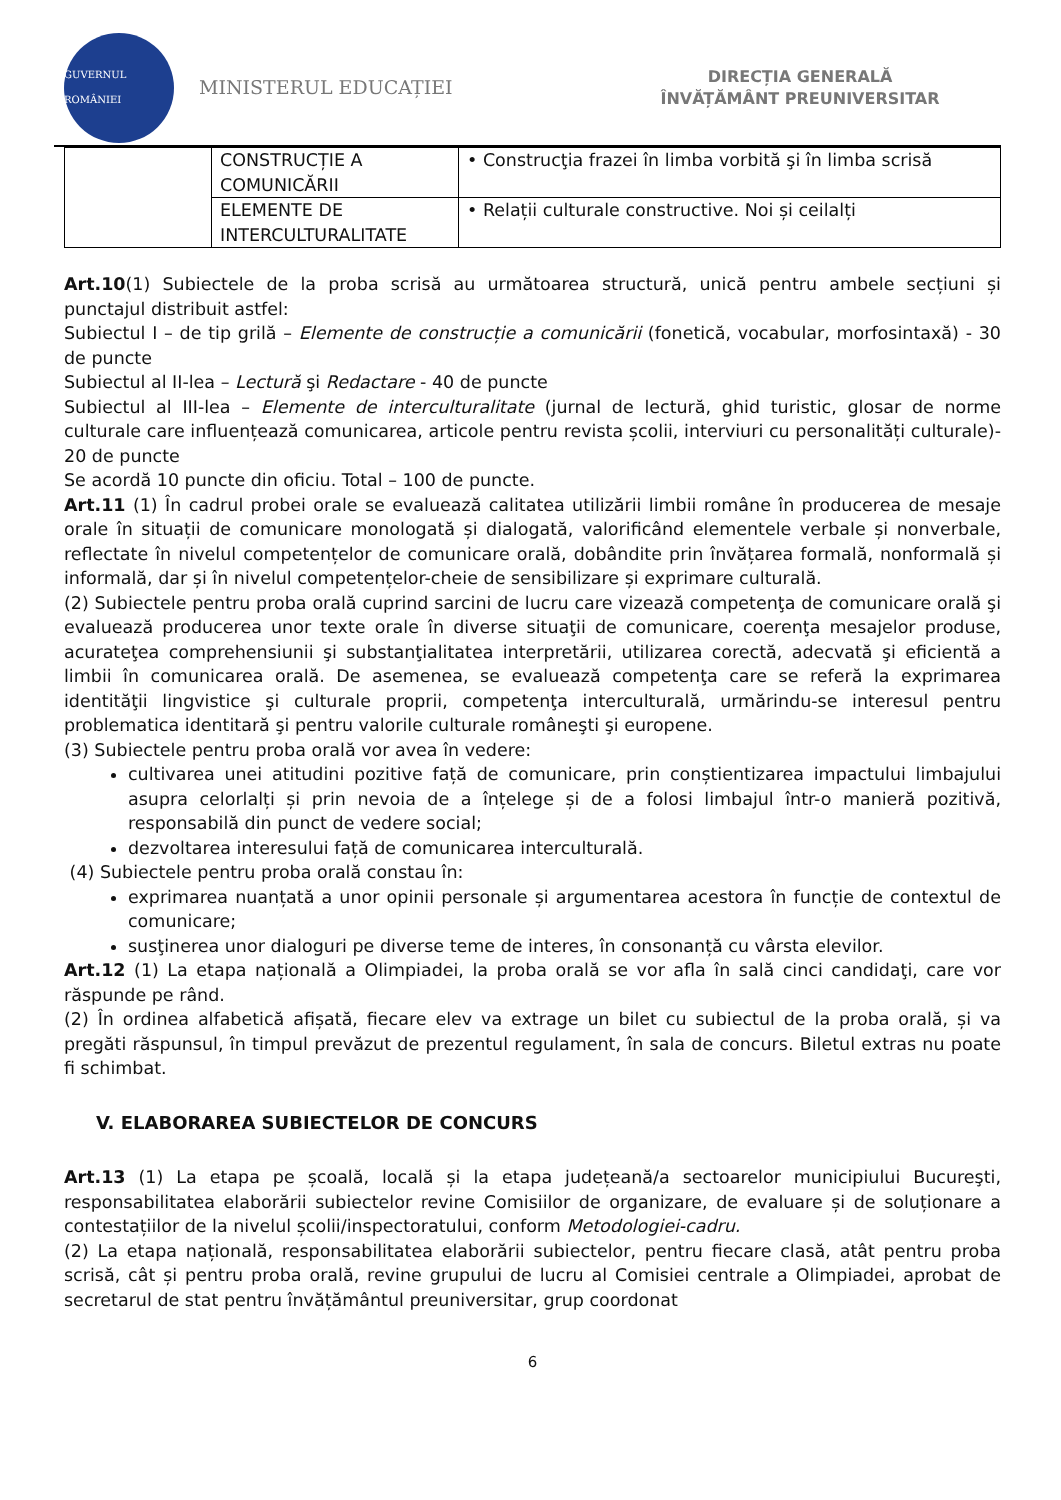GUVERNUL ROMÂNIEI
MINISTERUL EDUCAȚIEI
DIRECȚIA GENERALĂ
ÎNVĂȚĂMÂNT PREUNIVERSITAR
| | CONSTRUCȚIE A COMUNICĂRII | • Construcţia frazei în limba vorbită şi în limba scrisă |
| | ELEMENTE DE INTERCULTURALITATE | • Relații culturale constructive. Noi și ceilalți |
Art.10(1) Subiectele de la proba scrisă au următoarea structură, unică pentru ambele secțiuni și punctajul distribuit astfel:
Subiectul I – de tip grilă – Elemente de construcție a comunicării (fonetică, vocabular, morfosintaxă) - 30 de puncte
Subiectul al II-lea – Lectură şi Redactare - 40 de puncte
Subiectul al III-lea – Elemente de interculturalitate (jurnal de lectură, ghid turistic, glosar de norme culturale care influențează comunicarea, articole pentru revista școlii, interviuri cu personalități culturale)- 20 de puncte
Se acordă 10 puncte din oficiu. Total – 100 de puncte.
Art.11 (1) În cadrul probei orale se evaluează calitatea utilizării limbii române în producerea de mesaje orale în situații de comunicare monologată și dialogată, valorificând elementele verbale și nonverbale, reflectate în nivelul competențelor de comunicare orală, dobândite prin învățarea formală, nonformală și informală, dar și în nivelul competențelor-cheie de sensibilizare și exprimare culturală.
(2) Subiectele pentru proba orală cuprind sarcini de lucru care vizează competenţa de comunicare orală şi evaluează producerea unor texte orale în diverse situaţii de comunicare, coerenţa mesajelor produse, acurateţea comprehensiunii şi substanţialitatea interpretării, utilizarea corectă, adecvată şi eficientă a limbii în comunicarea orală. De asemenea, se evaluează competenţa care se referă la exprimarea identităţii lingvistice şi culturale proprii, competenţa interculturală, urmărindu-se interesul pentru problematica identitară şi pentru valorile culturale româneşti şi europene.
(3) Subiectele pentru proba orală vor avea în vedere:
cultivarea unei atitudini pozitive față de comunicare, prin conștientizarea impactului limbajului asupra celorlalți și prin nevoia de a înțelege și de a folosi limbajul într-o manieră pozitivă, responsabilă din punct de vedere social;
dezvoltarea interesului față de comunicarea interculturală.
(4) Subiectele pentru proba orală constau în:
exprimarea nuanțată a unor opinii personale și argumentarea acestora în funcție de contextul de comunicare;
susţinerea unor dialoguri pe diverse teme de interes, în consonanță cu vârsta elevilor.
Art.12 (1) La etapa națională a Olimpiadei, la proba orală se vor afla în sală cinci candidaţi, care vor răspunde pe rând.
(2) În ordinea alfabetică afișată, fiecare elev va extrage un bilet cu subiectul de la proba orală, și va pregăti răspunsul, în timpul prevăzut de prezentul regulament, în sala de concurs. Biletul extras nu poate fi schimbat.
V. ELABORAREA SUBIECTELOR DE CONCURS
Art.13 (1) La etapa pe școală, locală și la etapa județeană/a sectoarelor municipiului Bucureşti, responsabilitatea elaborării subiectelor revine Comisiilor de organizare, de evaluare și de soluționare a contestațiilor de la nivelul școlii/inspectoratului, conform Metodologiei-cadru.
(2) La etapa națională, responsabilitatea elaborării subiectelor, pentru fiecare clasă, atât pentru proba scrisă, cât și pentru proba orală, revine grupului de lucru al Comisiei centrale a Olimpiadei, aprobat de secretarul de stat pentru învățământul preuniversitar, grup coordonat
6